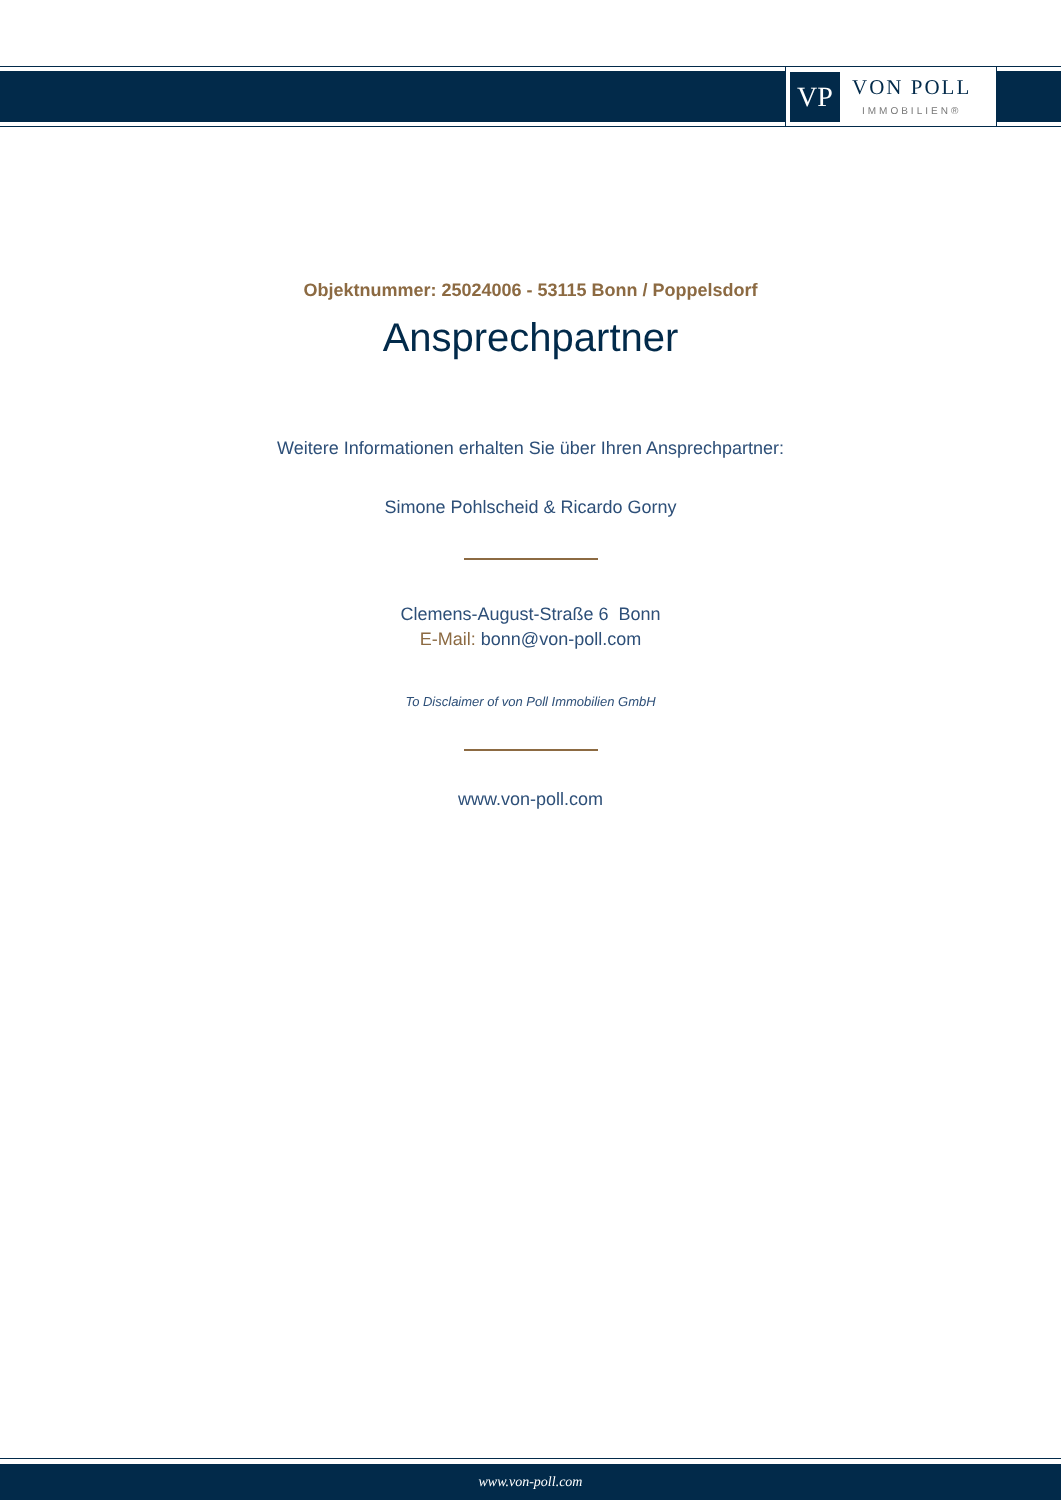VP
VON POLL
IMMOBILIEN®
Objektnummer: 25024006 - 53115 Bonn / Poppelsdorf
Ansprechpartner
Weitere Informationen erhalten Sie über Ihren Ansprechpartner:
Simone Pohlscheid & Ricardo Gorny
Clemens-August-Straße 6 Bonn
E-Mail: bonn@von-poll.com
To Disclaimer of von Poll Immobilien GmbH
www.von-poll.com
www.von-poll.com